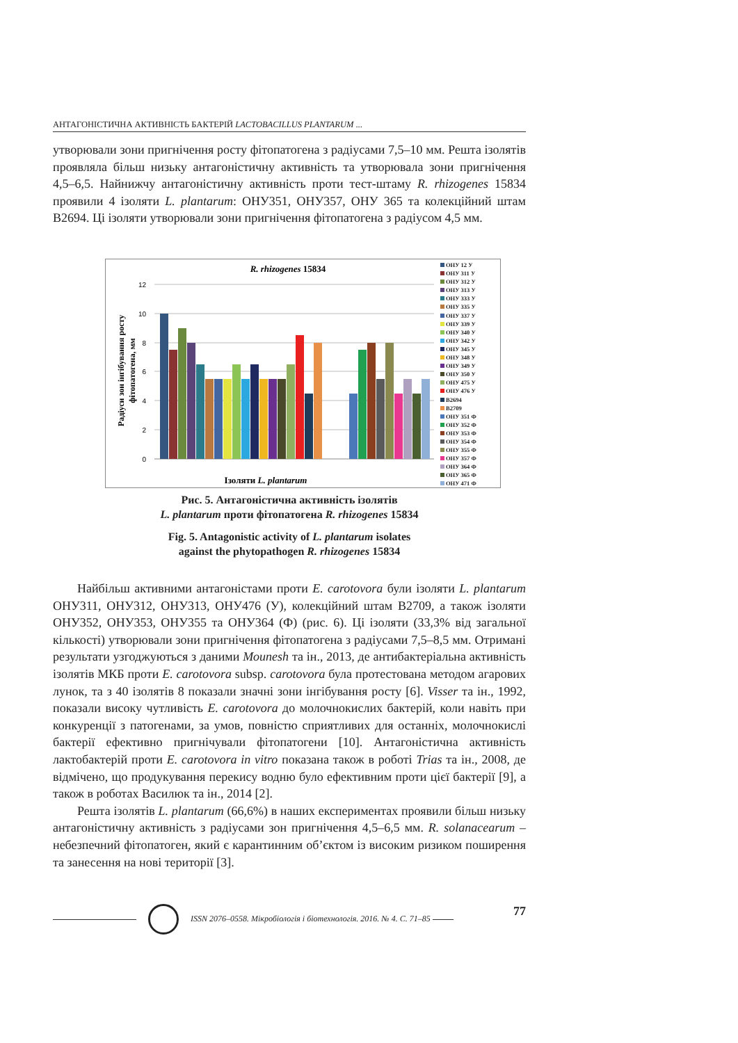АНТАГОНІСТИЧНА АКТИВНІСТЬ БАКТЕРІЙ LACTOBACILLUS PLANTARUM ...
утворювали зони пригнічення росту фітопатогена з радіусами 7,5–10 мм. Решта ізолятів проявляла більш низьку антагоністичну активність та утворювала зони пригнічення 4,5–6,5. Найнижчу антагоністичну активність проти тест-штаму R. rhizogenes 15834 проявили 4 ізоляти L. plantarum: ОНУ351, ОНУ357, ОНУ 365 та колекційний штам В2694. Ці ізоляти утворювали зони пригнічення фітопатогена з радіусом 4,5 мм.
R. rhizogenes 15834
12
10
8
6
4
2
0
Ізоляти L. plantarum
Радіуси зон інгібування росту
фітопатогена, мм
ОНУ 12 У
ОНУ 311 У
ОНУ 312 У
ОНУ 313 У
ОНУ 333 У
ОНУ 335 У
ОНУ 337 У
ОНУ 339 У
ОНУ 340 У
ОНУ 342 У
ОНУ 345 У
ОНУ 348 У
ОНУ 349 У
ОНУ 350 У
ОНУ 475 У
ОНУ 476 У
В2694
В2709
ОНУ 351 Ф
ОНУ 352 Ф
ОНУ 353 Ф
ОНУ 354 Ф
ОНУ 355 Ф
ОНУ 357 Ф
ОНУ 364 Ф
ОНУ 365 Ф
ОНУ 471 Ф
Рис. 5. Антагоністична активність ізолятів
L. plantarum проти фітопатогена R. rhizogenes 15834
Fig. 5. Antagonistic activity of L. plantarum isolates
against the phytopathogen R. rhizogenes 15834
Найбільш активними антагоністами проти E. carotovora були ізоляти L. plantarum ОНУ311, ОНУ312, ОНУ313, ОНУ476 (У), колекційний штам В2709, а також ізоляти ОНУ352, ОНУ353, ОНУ355 та ОНУ364 (Ф) (рис. 6). Ці ізоляти (33,3% від загальної кількості) утворювали зони пригнічення фітопатогена з радіусами 7,5–8,5 мм. Отримані результати узгоджуються з даними Mounesh та ін., 2013, де антибактеріальна активність ізолятів МКБ проти E. carotovora subsp. carotovora була протестована методом агарових лунок, та з 40 ізолятів 8 показали значні зони інгібування росту [6]. Visser та ін., 1992, показали високу чутливість E. carotovora до молочнокислих бактерій, коли навіть при конкуренції з патогенами, за умов, повністю сприятливих для останніх, молочнокислі бактерії ефективно пригнічували фітопатогени [10]. Антагоністична активність лактобактерій проти E. carotovora in vitro показана також в роботі Trias та ін., 2008, де відмічено, що продукування перекису водню було ефективним проти цієї бактерії [9], а також в роботах Василюк та ін., 2014 [2].
Решта ізолятів L. plantarum (66,6%) в наших експериментах проявили більш низьку антагоністичну активність з радіусами зон пригнічення 4,5–6,5 мм. R. solanacearum – небезпечний фітопатоген, який є карантинним об’єктом із високим ризиком поширення та занесення на нові території [3].
ISSN 2076–0558. Мікробіологія і біотехнологія. 2016. № 4. С. 71–85 77